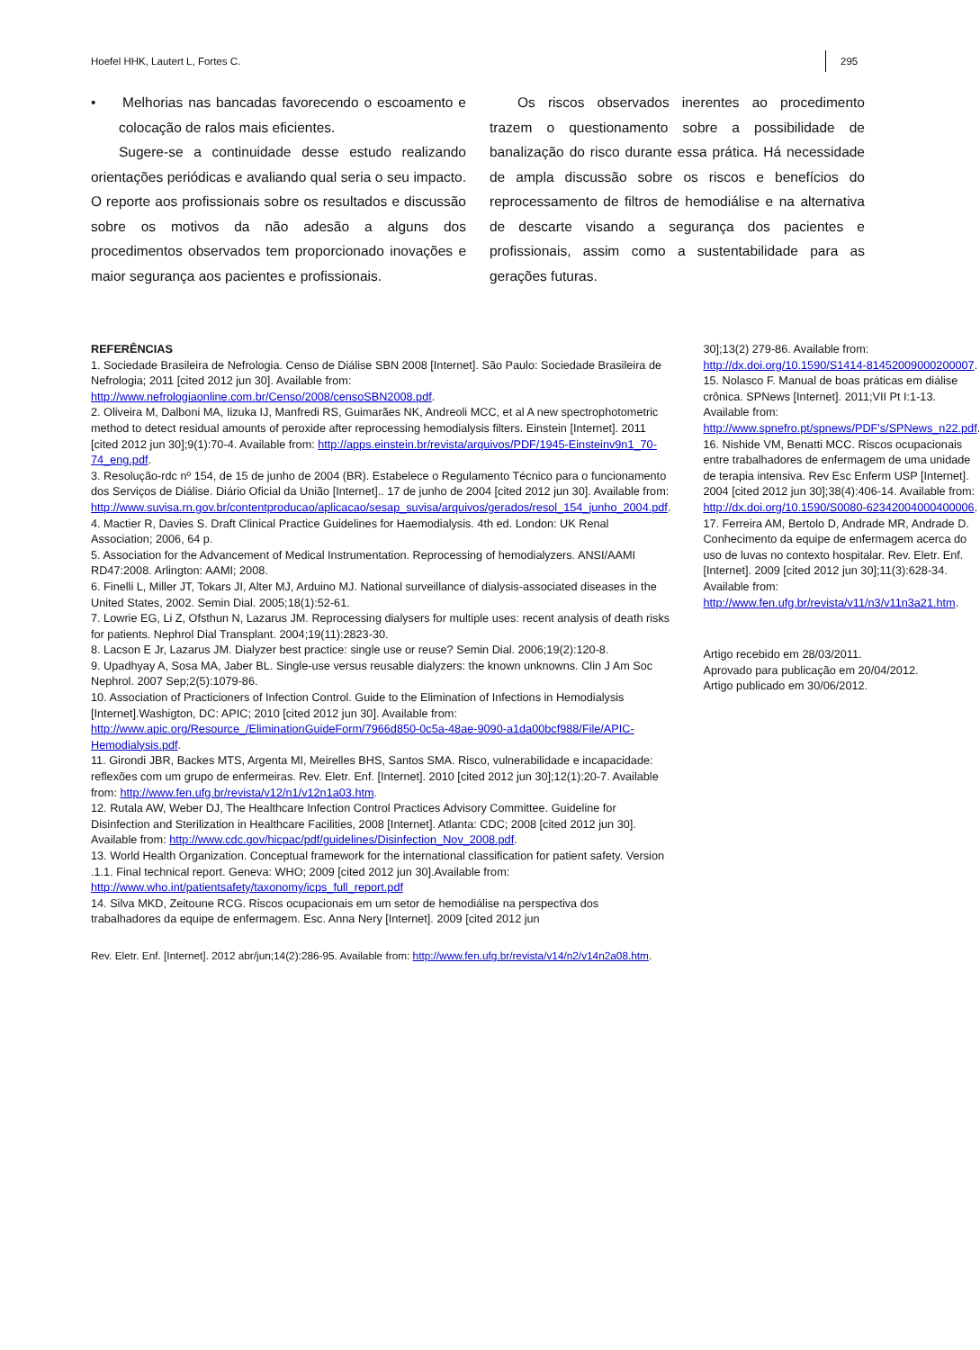Hoefel HHK, Lautert L, Fortes C. 295
• Melhorias nas bancadas favorecendo o escoamento e colocação de ralos mais eficientes.
Sugere-se a continuidade desse estudo realizando orientações periódicas e avaliando qual seria o seu impacto. O reporte aos profissionais sobre os resultados e discussão sobre os motivos da não adesão a alguns dos procedimentos observados tem proporcionado inovações e maior segurança aos pacientes e profissionais.
Os riscos observados inerentes ao procedimento trazem o questionamento sobre a possibilidade de banalização do risco durante essa prática. Há necessidade de ampla discussão sobre os riscos e benefícios do reprocessamento de filtros de hemodiálise e na alternativa de descarte visando a segurança dos pacientes e profissionais, assim como a sustentabilidade para as gerações futuras.
REFERÊNCIAS
1. Sociedade Brasileira de Nefrologia. Censo de Diálise SBN 2008 [Internet]. São Paulo: Sociedade Brasileira de Nefrologia; 2011 [cited 2012 jun 30]. Available from: http://www.nefrologiaonline.com.br/Censo/2008/censoSBN2008.pdf.
2. Oliveira M, Dalboni MA, Iizuka IJ, Manfredi RS, Guimarães NK, Andreoli MCC, et al A new spectrophotometric method to detect residual amounts of peroxide after reprocessing hemodialysis filters. Einstein [Internet]. 2011 [cited 2012 jun 30];9(1):70-4. Available from: http://apps.einstein.br/revista/arquivos/PDF/1945-Einsteinv9n1_70-74_eng.pdf.
3. Resolução-rdc nº 154, de 15 de junho de 2004 (BR). Estabelece o Regulamento Técnico para o funcionamento dos Serviços de Diálise. Diário Oficial da União [Internet].. 17 de junho de 2004 [cited 2012 jun 30]. Available from: http://www.suvisa.rn.gov.br/contentproducao/aplicacao/sesap_suvisa/arquivos/gerados/resol_154_junho_2004.pdf.
4. Mactier R, Davies S. Draft Clinical Practice Guidelines for Haemodialysis. 4th ed. London: UK Renal Association; 2006, 64 p.
5. Association for the Advancement of Medical Instrumentation. Reprocessing of hemodialyzers. ANSI/AAMI RD47:2008. Arlington: AAMI; 2008.
6. Finelli L, Miller JT, Tokars JI, Alter MJ, Arduino MJ. National surveillance of dialysis-associated diseases in the United States, 2002. Semin Dial. 2005;18(1):52-61.
7. Lowrie EG, Li Z, Ofsthun N, Lazarus JM. Reprocessing dialysers for multiple uses: recent analysis of death risks for patients. Nephrol Dial Transplant. 2004;19(11):2823-30.
8. Lacson E Jr, Lazarus JM. Dialyzer best practice: single use or reuse? Semin Dial. 2006;19(2):120-8.
9. Upadhyay A, Sosa MA, Jaber BL. Single-use versus reusable dialyzers: the known unknowns. Clin J Am Soc Nephrol. 2007 Sep;2(5):1079-86.
10. Association of Practicioners of Infection Control. Guide to the Elimination of Infections in Hemodialysis [Internet].Washigton, DC: APIC; 2010 [cited 2012 jun 30]. Available from: http://www.apic.org/Resource_/EliminationGuideForm/7966d850-0c5a-48ae-9090-a1da00bcf988/File/APIC-Hemodialysis.pdf.
11. Girondi JBR, Backes MTS, Argenta MI, Meirelles BHS, Santos SMA. Risco, vulnerabilidade e incapacidade: reflexões com um grupo de enfermeiras. Rev. Eletr. Enf. [Internet]. 2010 [cited 2012 jun 30];12(1):20-7. Available from: http://www.fen.ufg.br/revista/v12/n1/v12n1a03.htm.
12. Rutala AW, Weber DJ, The Healthcare Infection Control Practices Advisory Committee. Guideline for Disinfection and Sterilization in Healthcare Facilities, 2008 [Internet]. Atlanta: CDC; 2008 [cited 2012 jun 30]. Available from: http://www.cdc.gov/hicpac/pdf/guidelines/Disinfection_Nov_2008.pdf.
13. World Health Organization. Conceptual framework for the international classification for patient safety. Version .1.1. Final technical report. Geneva: WHO; 2009 [cited 2012 jun 30].Available from: http://www.who.int/patientsafety/taxonomy/icps_full_report.pdf
14. Silva MKD, Zeitoune RCG. Riscos ocupacionais em um setor de hemodiálise na perspectiva dos trabalhadores da equipe de enfermagem. Esc. Anna Nery [Internet]. 2009 [cited 2012 jun
30];13(2) 279-86. Available from: http://dx.doi.org/10.1590/S1414-81452009000200007.
15. Nolasco F. Manual de boas práticas em diálise crônica. SPNews [Internet]. 2011;VII Pt I:1-13. Available from: http://www.spnefro.pt/spnews/PDF's/SPNews_n22.pdf.
16. Nishide VM, Benatti MCC. Riscos ocupacionais entre trabalhadores de enfermagem de uma unidade de terapia intensiva. Rev Esc Enferm USP [Internet]. 2004 [cited 2012 jun 30];38(4):406-14. Available from: http://dx.doi.org/10.1590/S0080-62342004000400006.
17. Ferreira AM, Bertolo D, Andrade MR, Andrade D. Conhecimento da equipe de enfermagem acerca do uso de luvas no contexto hospitalar. Rev. Eletr. Enf. [Internet]. 2009 [cited 2012 jun 30];11(3):628-34. Available from: http://www.fen.ufg.br/revista/v11/n3/v11n3a21.htm.
Artigo recebido em 28/03/2011.
Aprovado para publicação em 20/04/2012.
Artigo publicado em 30/06/2012.
Rev. Eletr. Enf. [Internet]. 2012 abr/jun;14(2):286-95. Available from: http://www.fen.ufg.br/revista/v14/n2/v14n2a08.htm.